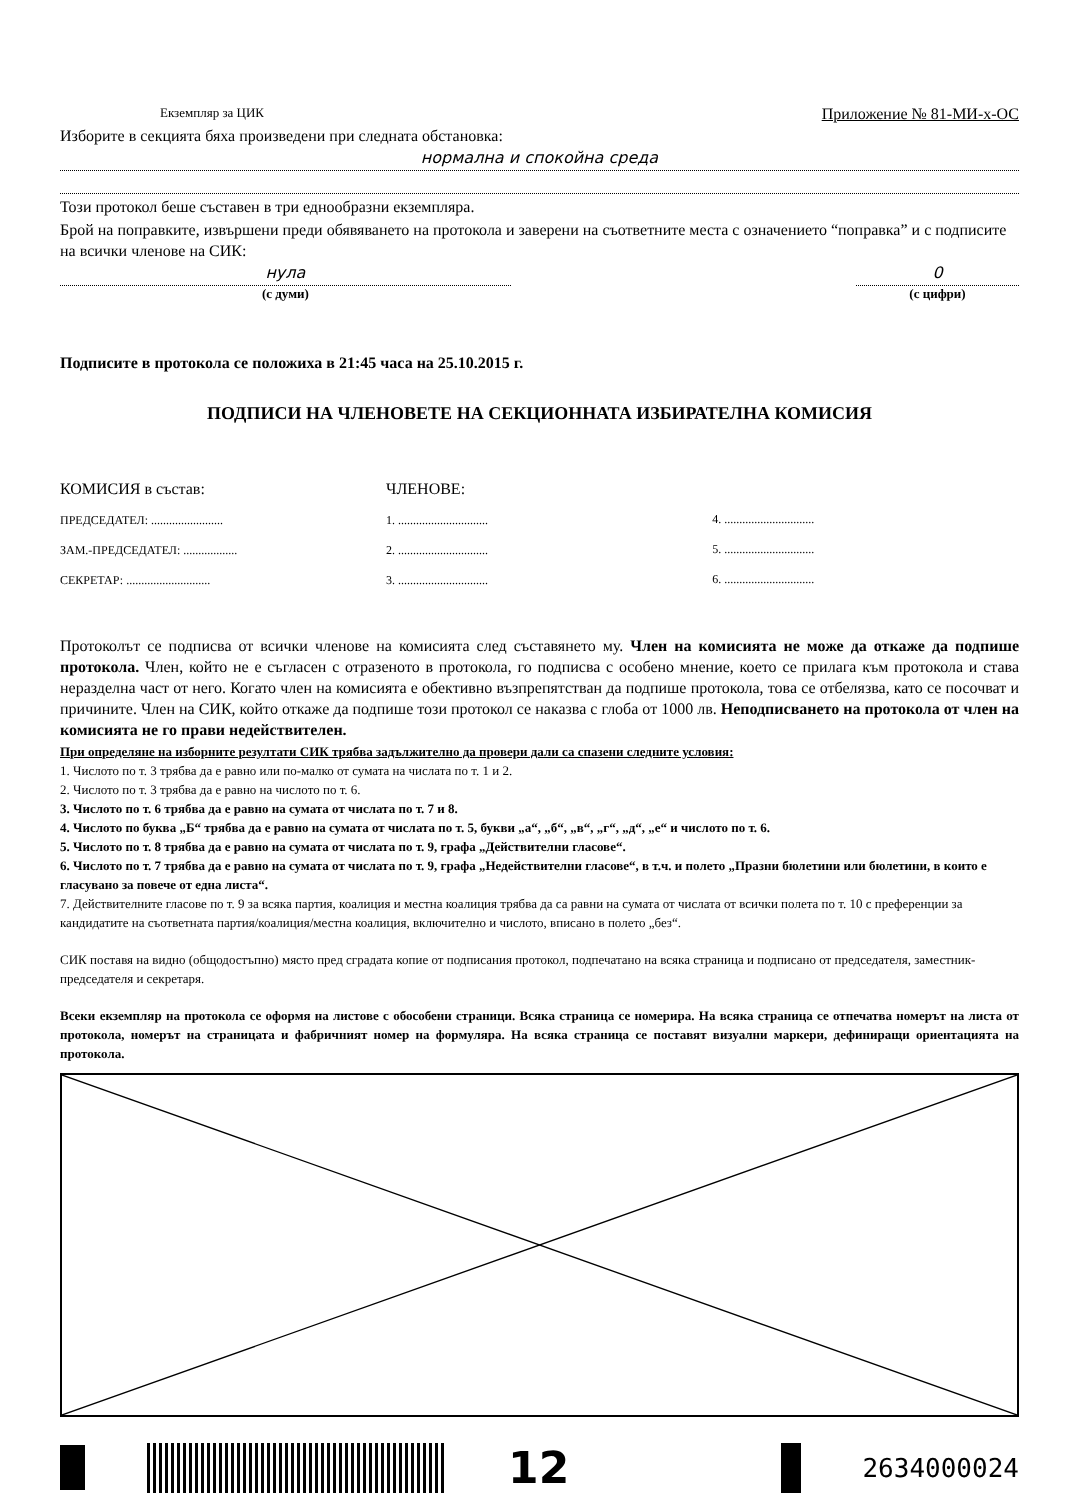Екземпляр за ЦИК Приложение № 81-МИ-х-ОС
Изборите в секцията бяха произведени при следната обстановка:
нормална и спокойна среда
Този протокол беше съставен в три еднообразни екземпляра.
Брой на поправките, извършени преди обявяването на протокола и заверени на съответните места с означението “поправка” и с подписите на всички членове на СИК:
нула
(с думи)
0
(с цифри)
Подписите в протокола се положиха в 21:45 часа на 25.10.2015 г.
ПОДПИСИ НА ЧЛЕНОВЕТЕ НА СЕКЦИОННАТА ИЗБИРАТЕЛНА КОМИСИЯ
КОМИСИЯ в състав:
ПРЕДСЕДАТЕЛ: ........................
ЗАМ.-ПРЕДСЕДАТЕЛ: ..................
СЕКРЕТАР: ............................
ЧЛЕНОВЕ:
1. ..............................
2. ..............................
3. ..............................
4. ..............................
5. ..............................
6. ..............................
Протоколът се подписва от всички членове на комисията след съставянето му. Член на комисията не може да откаже да подпише протокола. Член, който не е съгласен с отразеното в протокола, го подписва с особено мнение, което се прилага към протокола и става неразделна част от него. Когато член на комисията е обективно възпрепятстван да подпише протокола, това се отбелязва, като се посочват и причините. Член на СИК, който откаже да подпише този протокол се наказва с глоба от 1000 лв. Неподписването на протокола от член на комисията не го прави недействителен.
При определяне на изборните резултати СИК трябва задължително да провери дали са спазени следните условия:
1. Числото по т. 3 трябва да е равно или по-малко от сумата на числата по т. 1 и 2.
2. Числото по т. 3 трябва да е равно на числото по т. 6.
3. Числото по т. 6 трябва да е равно на сумата от числата по т. 7 и 8.
4. Числото по буква „Б“ трябва да е равно на сумата от числата по т. 5, букви „а“, „б“, „в“, „г“, „д“, „е“ и числото по т. 6.
5. Числото по т. 8 трябва да е равно на сумата от числата по т. 9, графа „Действителни гласове“.
6. Числото по т. 7 трябва да е равно на сумата от числата по т. 9, графа „Недействителни гласове“, в т.ч. и полето „Празни бюлетини или бюлетини, в които е гласувано за повече от една листа“.
7. Действителните гласове по т. 9 за всяка партия, коалиция и местна коалиция трябва да са равни на сумата от числата от всички полета по т. 10 с преференции за кандидатите на съответната партия/коалиция/местна коалиция, включително и числото, вписано в полето „без“.
СИК поставя на видно (общодостъпно) място пред сградата копие от подписания протокол, подпечатано на всяка страница и подписано от председателя, заместник-председателя и секретаря.
Всеки екземпляр на протокола се оформя на листове с обособени страници. Всяка страница се номерира. На всяка страница се отпечатва номерът на листа от протокола, номерът на страницата и фабричният номер на формуляра. На всяка страница се поставят визуални маркери, дефиниращи ориентацията на протокола.
12
2634000024